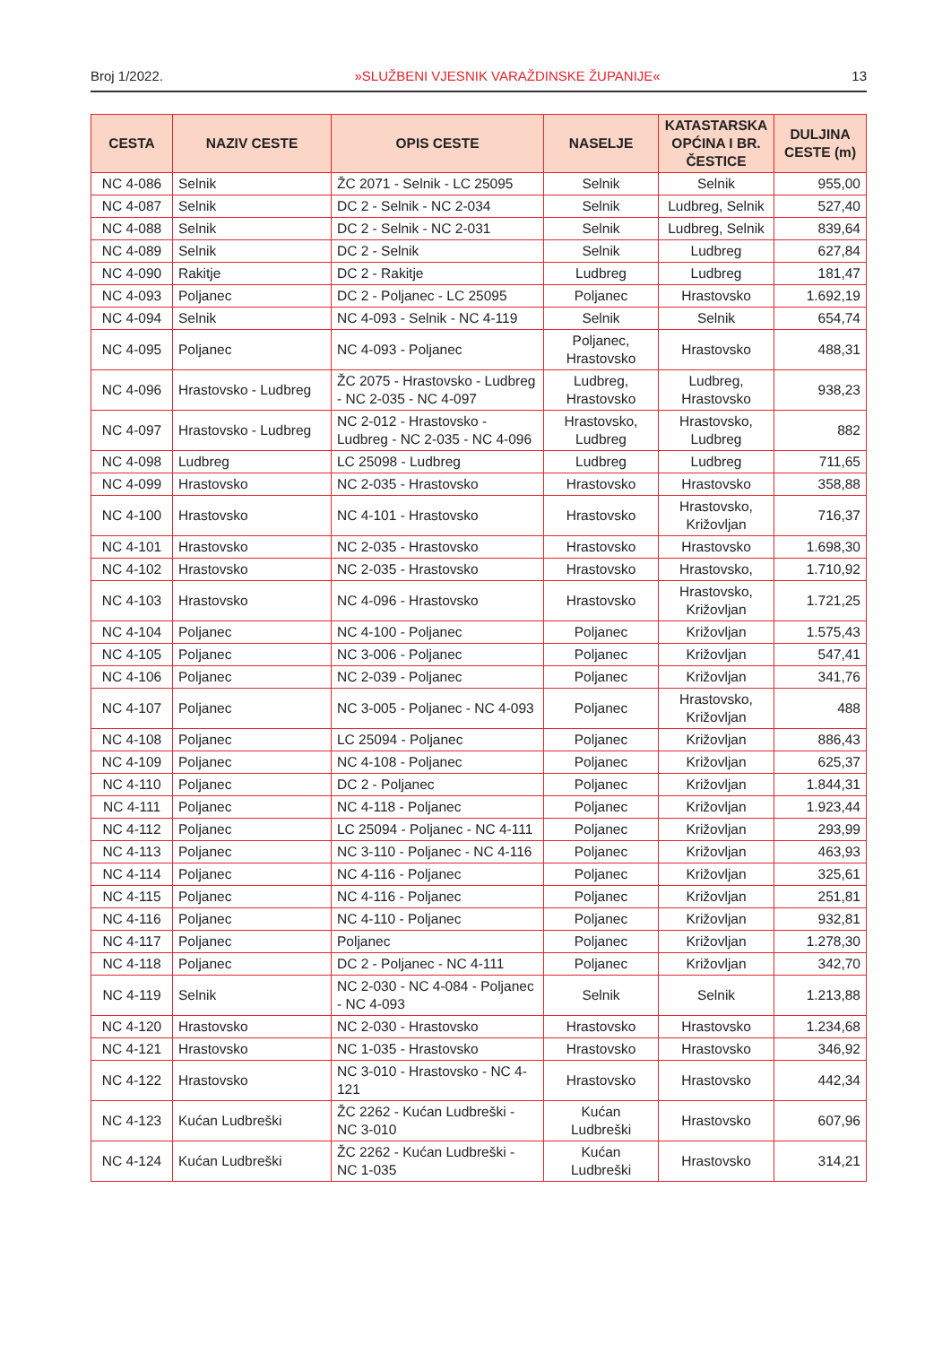Broj 1/2022. »SLUŽBENI VJESNIK VARAŽDINSKE ŽUPANIJE« 13
| CESTA | NAZIV CESTE | OPIS CESTE | NASELJE | KATASTARSKA OPĆINA I BR. ČESTICE | DULJINA CESTE (m) |
| --- | --- | --- | --- | --- | --- |
| NC 4-086 | Selnik | ŽC 2071 - Selnik - LC 25095 | Selnik | Selnik | 955,00 |
| NC 4-087 | Selnik | DC 2 - Selnik - NC 2-034 | Selnik | Ludbreg, Selnik | 527,40 |
| NC 4-088 | Selnik | DC 2 - Selnik - NC 2-031 | Selnik | Ludbreg, Selnik | 839,64 |
| NC 4-089 | Selnik | DC 2 - Selnik | Selnik | Ludbreg | 627,84 |
| NC 4-090 | Rakitje | DC 2 - Rakitje | Ludbreg | Ludbreg | 181,47 |
| NC 4-093 | Poljanec | DC 2 - Poljanec - LC 25095 | Poljanec | Hrastovsko | 1.692,19 |
| NC 4-094 | Selnik | NC 4-093 - Selnik - NC 4-119 | Selnik | Selnik | 654,74 |
| NC 4-095 | Poljanec | NC 4-093 - Poljanec | Poljanec, Hrastovsko | Hrastovsko | 488,31 |
| NC 4-096 | Hrastovsko - Ludbreg | ŽC 2075 - Hrastovsko - Ludbreg - NC 2-035 - NC 4-097 | Ludbreg, Hrastovsko | Ludbreg, Hrastovsko | 938,23 |
| NC 4-097 | Hrastovsko - Ludbreg | NC 2-012 - Hrastovsko - Ludbreg - NC 2-035 - NC 4-096 | Hrastovsko, Ludbreg | Hrastovsko, Ludbreg | 882 |
| NC 4-098 | Ludbreg | LC 25098 - Ludbreg | Ludbreg | Ludbreg | 711,65 |
| NC 4-099 | Hrastovsko | NC 2-035 - Hrastovsko | Hrastovsko | Hrastovsko | 358,88 |
| NC 4-100 | Hrastovsko | NC 4-101 - Hrastovsko | Hrastovsko | Hrastovsko, Križovljan | 716,37 |
| NC 4-101 | Hrastovsko | NC 2-035 - Hrastovsko | Hrastovsko | Hrastovsko | 1.698,30 |
| NC 4-102 | Hrastovsko | NC 2-035 - Hrastovsko | Hrastovsko | Hrastovsko, | 1.710,92 |
| NC 4-103 | Hrastovsko | NC 4-096 - Hrastovsko | Hrastovsko | Hrastovsko, Križovljan | 1.721,25 |
| NC 4-104 | Poljanec | NC 4-100 - Poljanec | Poljanec | Križovljan | 1.575,43 |
| NC 4-105 | Poljanec | NC 3-006 - Poljanec | Poljanec | Križovljan | 547,41 |
| NC 4-106 | Poljanec | NC 2-039 - Poljanec | Poljanec | Križovljan | 341,76 |
| NC 4-107 | Poljanec | NC 3-005 - Poljanec - NC 4-093 | Poljanec | Hrastovsko, Križovljan | 488 |
| NC 4-108 | Poljanec | LC 25094 - Poljanec | Poljanec | Križovljan | 886,43 |
| NC 4-109 | Poljanec | NC 4-108 - Poljanec | Poljanec | Križovljan | 625,37 |
| NC 4-110 | Poljanec | DC 2 - Poljanec | Poljanec | Križovljan | 1.844,31 |
| NC 4-111 | Poljanec | NC 4-118 - Poljanec | Poljanec | Križovljan | 1.923,44 |
| NC 4-112 | Poljanec | LC 25094 - Poljanec - NC 4-111 | Poljanec | Križovljan | 293,99 |
| NC 4-113 | Poljanec | NC 3-110 - Poljanec - NC 4-116 | Poljanec | Križovljan | 463,93 |
| NC 4-114 | Poljanec | NC 4-116 - Poljanec | Poljanec | Križovljan | 325,61 |
| NC 4-115 | Poljanec | NC 4-116 - Poljanec | Poljanec | Križovljan | 251,81 |
| NC 4-116 | Poljanec | NC 4-110 - Poljanec | Poljanec | Križovljan | 932,81 |
| NC 4-117 | Poljanec | Poljanec | Poljanec | Križovljan | 1.278,30 |
| NC 4-118 | Poljanec | DC 2 - Poljanec - NC 4-111 | Poljanec | Križovljan | 342,70 |
| NC 4-119 | Selnik | NC 2-030 - NC 4-084 - Poljanec - NC 4-093 | Selnik | Selnik | 1.213,88 |
| NC 4-120 | Hrastovsko | NC 2-030 - Hrastovsko | Hrastovsko | Hrastovsko | 1.234,68 |
| NC 4-121 | Hrastovsko | NC 1-035 - Hrastovsko | Hrastovsko | Hrastovsko | 346,92 |
| NC 4-122 | Hrastovsko | NC 3-010 - Hrastovsko - NC 4-121 | Hrastovsko | Hrastovsko | 442,34 |
| NC 4-123 | Kućan Ludbreški | ŽC 2262 - Kućan Ludbreški - NC 3-010 | Kućan Ludbreški | Hrastovsko | 607,96 |
| NC 4-124 | Kućan Ludbreški | ŽC 2262 - Kućan Ludbreški - NC 1-035 | Kućan Ludbreški | Hrastovsko | 314,21 |